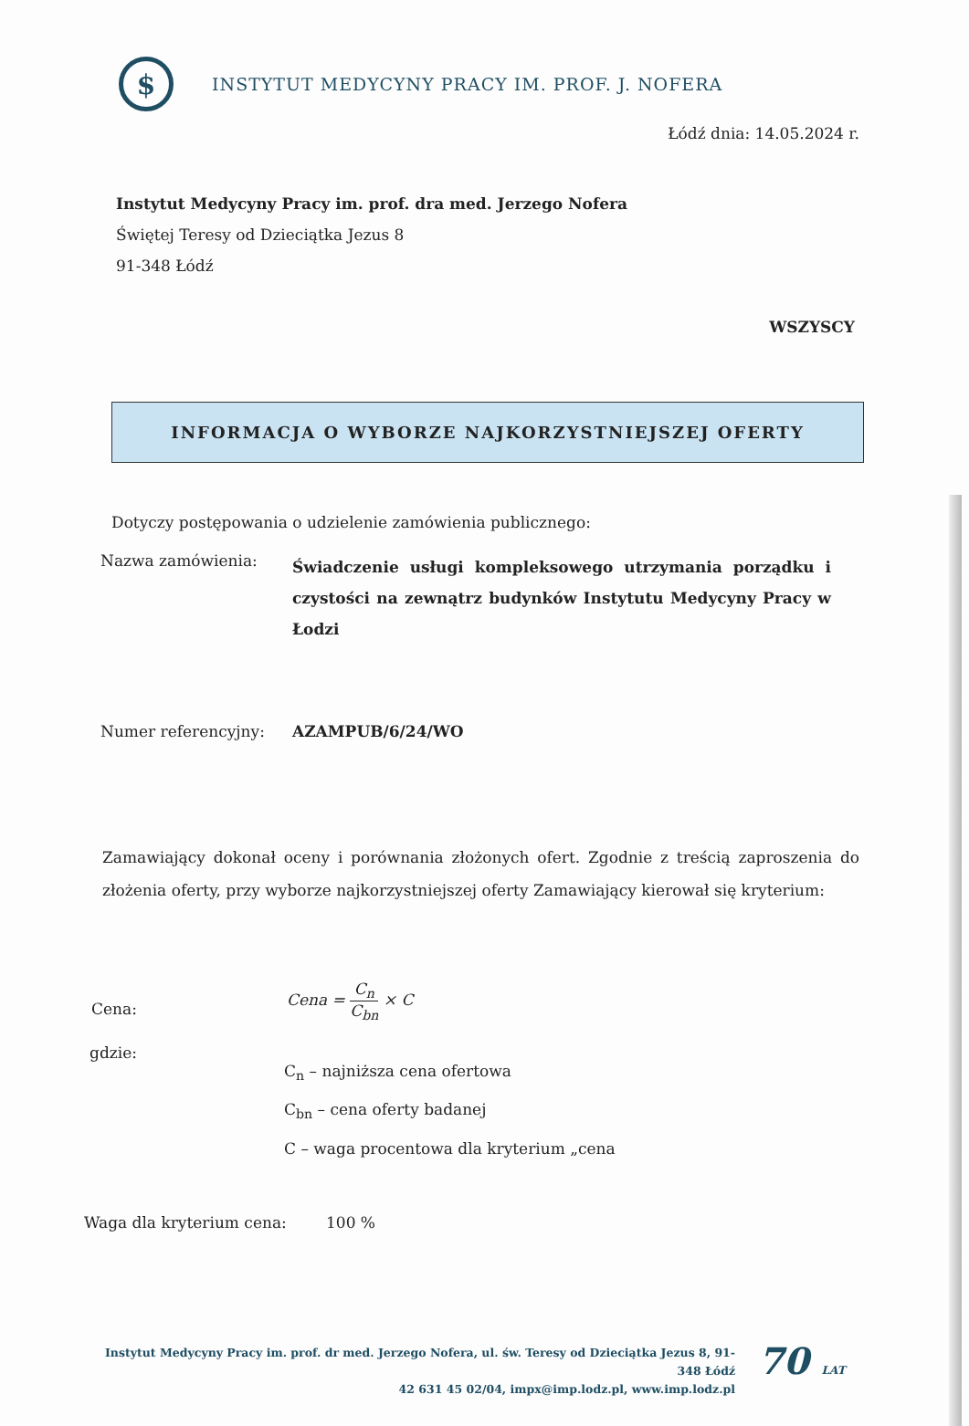$
INSTYTUT MEDYCYNY PRACY IM. PROF. J. NOFERA
Łódź dnia: 14.05.2024 r.
Instytut Medycyny Pracy im. prof. dra med. Jerzego Nofera
Świętej Teresy od Dzieciątka Jezus 8
91-348 Łódź
WSZYSCY
INFORMACJA O WYBORZE NAJKORZYSTNIEJSZEJ OFERTY
Dotyczy postępowania o udzielenie zamówienia publicznego:
Nazwa zamówienia:
Świadczenie usługi kompleksowego utrzymania porządku i czystości na zewnątrz budynków Instytutu Medycyny Pracy w Łodzi
Numer referencyjny: AZAMPUB/6/24/WO
Zamawiający dokonał oceny i porównania złożonych ofert. Zgodnie z treścią zaproszenia do złożenia oferty, przy wyborze najkorzystniejszej oferty Zamawiający kierował się kryterium:
Cena:
Cena = C<sub>n</sub> C<sub>bn</sub> × C
gdzie:
C<sub>n</sub> – najniższa cena ofertowa
C<sub>bn</sub> – cena oferty badanej
C – waga procentowa dla kryterium „cena
Waga dla kryterium cena: 100 %
Instytut Medycyny Pracy im. prof. dr med. Jerzego Nofera, ul. św. Teresy od Dzieciątka Jezus 8, 91-348 Łódź
42 631 45 02/04, impx@imp.lodz.pl, www.imp.lodz.pl
70 LAT